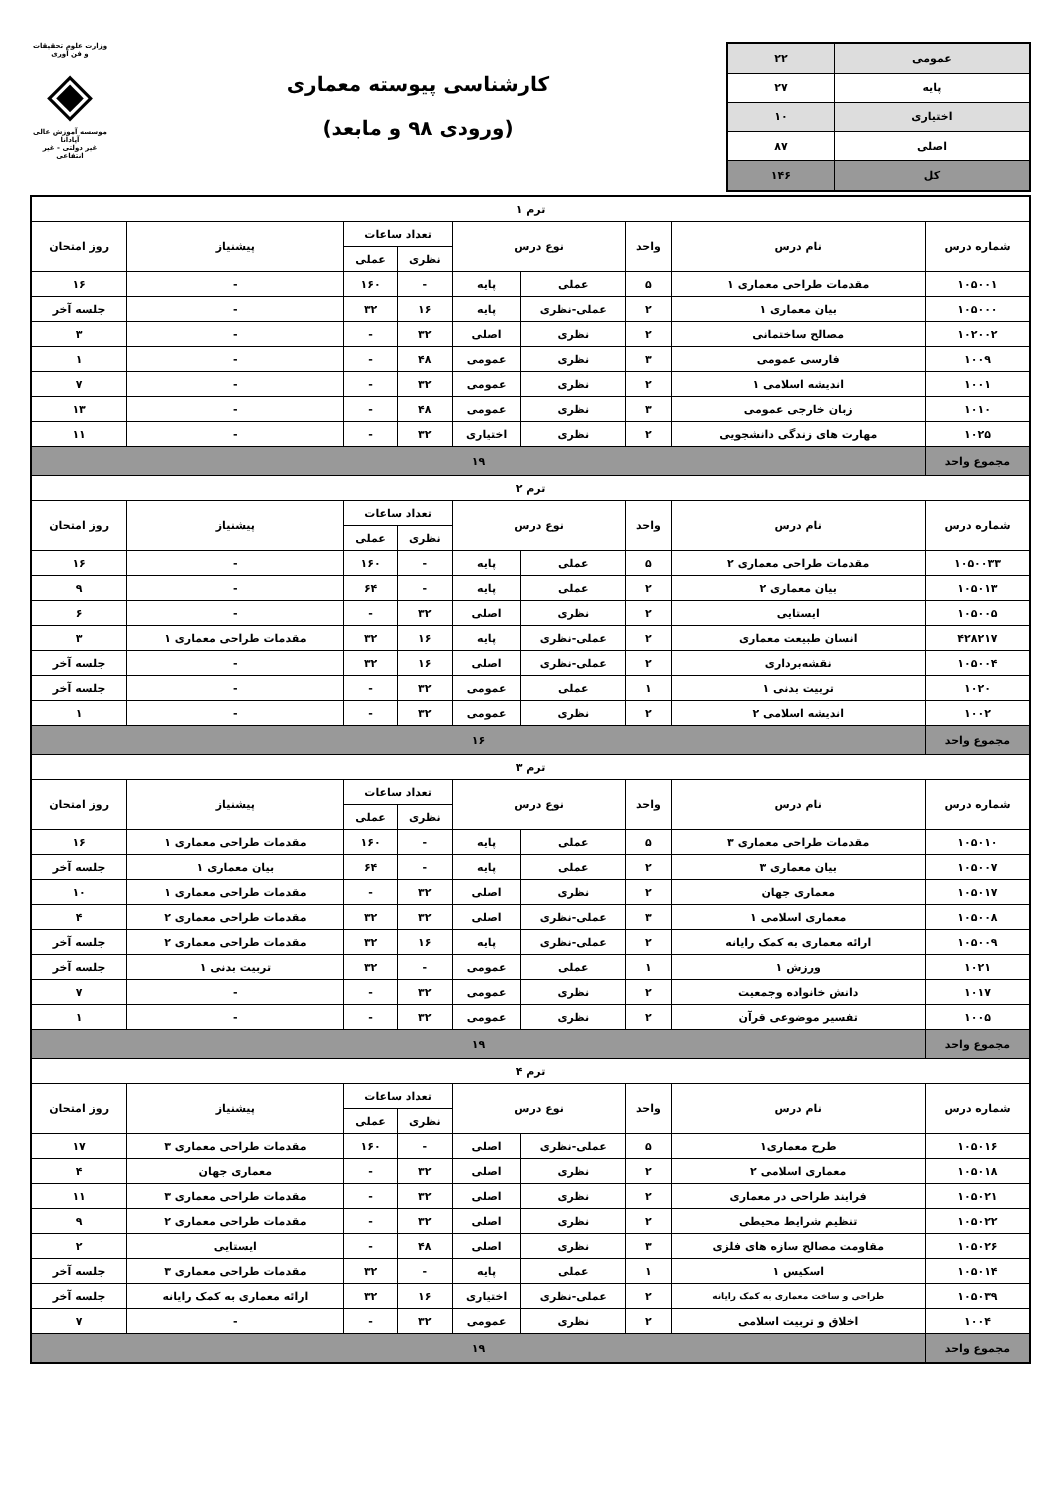| عمومی | ۲۲ |
| پایه | ۲۷ |
| اختیاری | ۱۰ |
| اصلی | ۸۷ |
| کل | ۱۴۶ |
کارشناسی پیوسته معماری
(ورودی ۹۸ و مابعد)
وزارت علوم تحقیقات و فن آوری
◈
موسسه آموزش عالی آپادانا
غیر دولتی - غیر انتفاعی
| ترم ۱ | | | | | | | | |
| --- | --- | --- | --- | --- | --- | --- | --- | --- |
| شماره درس | نام درس | واحد | نوع درس | | تعداد ساعات | | پیشنیاز | روز امتحان |
| | | | | | نظری | عملی | | |
| ۱۰۵۰۰۱ | مقدمات طراحی معماری ۱ | ۵ | عملی | پایه | - | ۱۶۰ | - | ۱۶ |
| ۱۰۵۰۰۰ | بیان معماری ۱ | ۲ | عملی-نظری | پایه | ۱۶ | ۳۲ | - | جلسه آخر |
| ۱۰۲۰۰۲ | مصالح ساختمانی | ۲ | نظری | اصلی | ۳۲ | - | - | ۳ |
| ۱۰۰۹ | فارسی عمومی | ۳ | نظری | عمومی | ۴۸ | - | - | ۱ |
| ۱۰۰۱ | اندیشه اسلامی ۱ | ۲ | نظری | عمومی | ۳۲ | - | - | ۷ |
| ۱۰۱۰ | زبان خارجی عمومی | ۳ | نظری | عمومی | ۴۸ | - | - | ۱۳ |
| ۱۰۲۵ | مهارت های زندگی دانشجویی | ۲ | نظری | اختیاری | ۳۲ | - | - | ۱۱ |
| مجموع واحد | ۱۹ | | | | | | | |
| ترم ۲ | | | | | | | | |
| شماره درس | نام درس | واحد | نوع درس | | تعداد ساعات | | پیشنیاز | روز امتحان |
| | | | | | نظری | عملی | | |
| ۱۰۵۰۰۳۳ | مقدمات طراحی معماری ۲ | ۵ | عملی | پایه | - | ۱۶۰ | - | ۱۶ |
| ۱۰۵۰۱۳ | بیان معماری ۲ | ۲ | عملی | پایه | - | ۶۴ | - | ۹ |
| ۱۰۵۰۰۵ | ایستایی | ۲ | نظری | اصلی | ۳۲ | - | - | ۶ |
| ۴۲۸۲۱۷ | انسان طبیعت معماری | ۲ | عملی-نظری | پایه | ۱۶ | ۳۲ | مقدمات طراحی معماری ۱ | ۳ |
| ۱۰۵۰۰۴ | نقشه‌برداری | ۲ | عملی-نظری | اصلی | ۱۶ | ۳۲ | - | جلسه آخر |
| ۱۰۲۰ | تربیت بدنی ۱ | ۱ | عملی | عمومی | ۳۲ | - | - | جلسه آخر |
| ۱۰۰۲ | اندیشه اسلامی ۲ | ۲ | نظری | عمومی | ۳۲ | - | - | ۱ |
| مجموع واحد | ۱۶ | | | | | | | |
| ترم ۳ | | | | | | | | |
| شماره درس | نام درس | واحد | نوع درس | | تعداد ساعات | | پیشنیاز | روز امتحان |
| | | | | | نظری | عملی | | |
| ۱۰۵۰۱۰ | مقدمات طراحی معماری ۳ | ۵ | عملی | پایه | - | ۱۶۰ | مقدمات طراحی معماری ۱ | ۱۶ |
| ۱۰۵۰۰۷ | بیان معماری ۳ | ۲ | عملی | پایه | - | ۶۴ | بیان معماری ۱ | جلسه آخر |
| ۱۰۵۰۱۷ | معماری جهان | ۲ | نظری | اصلی | ۳۲ | - | مقدمات طراحی معماری ۱ | ۱۰ |
| ۱۰۵۰۰۸ | معماری اسلامی ۱ | ۳ | عملی-نظری | اصلی | ۳۲ | ۳۲ | مقدمات طراحی معماری ۲ | ۴ |
| ۱۰۵۰۰۹ | ارائه معماری به کمک رایانه | ۲ | عملی-نظری | پایه | ۱۶ | ۳۲ | مقدمات طراحی معماری ۲ | جلسه آخر |
| ۱۰۲۱ | ورزش ۱ | ۱ | عملی | عمومی | - | ۳۲ | تربیت بدنی ۱ | جلسه آخر |
| ۱۰۱۷ | دانش خانواده وجمعیت | ۲ | نظری | عمومی | ۳۲ | - | - | ۷ |
| ۱۰۰۵ | تفسیر موضوعی قرآن | ۲ | نظری | عمومی | ۳۲ | - | - | ۱ |
| مجموع واحد | ۱۹ | | | | | | | |
| ترم ۴ | | | | | | | | |
| شماره درس | نام درس | واحد | نوع درس | | تعداد ساعات | | پیشنیاز | روز امتحان |
| | | | | | نظری | عملی | | |
| ۱۰۵۰۱۶ | طرح معماری۱ | ۵ | عملی-نظری | اصلی | - | ۱۶۰ | مقدمات طراحی معماری ۳ | ۱۷ |
| ۱۰۵۰۱۸ | معماری اسلامی ۲ | ۲ | نظری | اصلی | ۳۲ | - | معماری جهان | ۴ |
| ۱۰۵۰۲۱ | فرایند طراحی در معماری | ۲ | نظری | اصلی | ۳۲ | - | مقدمات طراحی معماری ۳ | ۱۱ |
| ۱۰۵۰۲۲ | تنظیم شرایط محیطی | ۲ | نظری | اصلی | ۳۲ | - | مقدمات طراحی معماری ۲ | ۹ |
| ۱۰۵۰۲۶ | مقاومت مصالح سازه های فلزی | ۳ | نظری | اصلی | ۴۸ | - | ایستایی | ۲ |
| ۱۰۵۰۱۴ | اسکیس ۱ | ۱ | عملی | پایه | - | ۳۲ | مقدمات طراحی معماری ۳ | جلسه آخر |
| ۱۰۵۰۳۹ | طراحی و ساخت معماری به کمک رایانه | ۲ | عملی-نظری | اختیاری | ۱۶ | ۳۲ | ارائه معماری به کمک رایانه | جلسه آخر |
| ۱۰۰۴ | اخلاق و تربیت اسلامی | ۲ | نظری | عمومی | ۳۲ | - | - | ۷ |
| مجموع واحد | ۱۹ | | | | | | | |